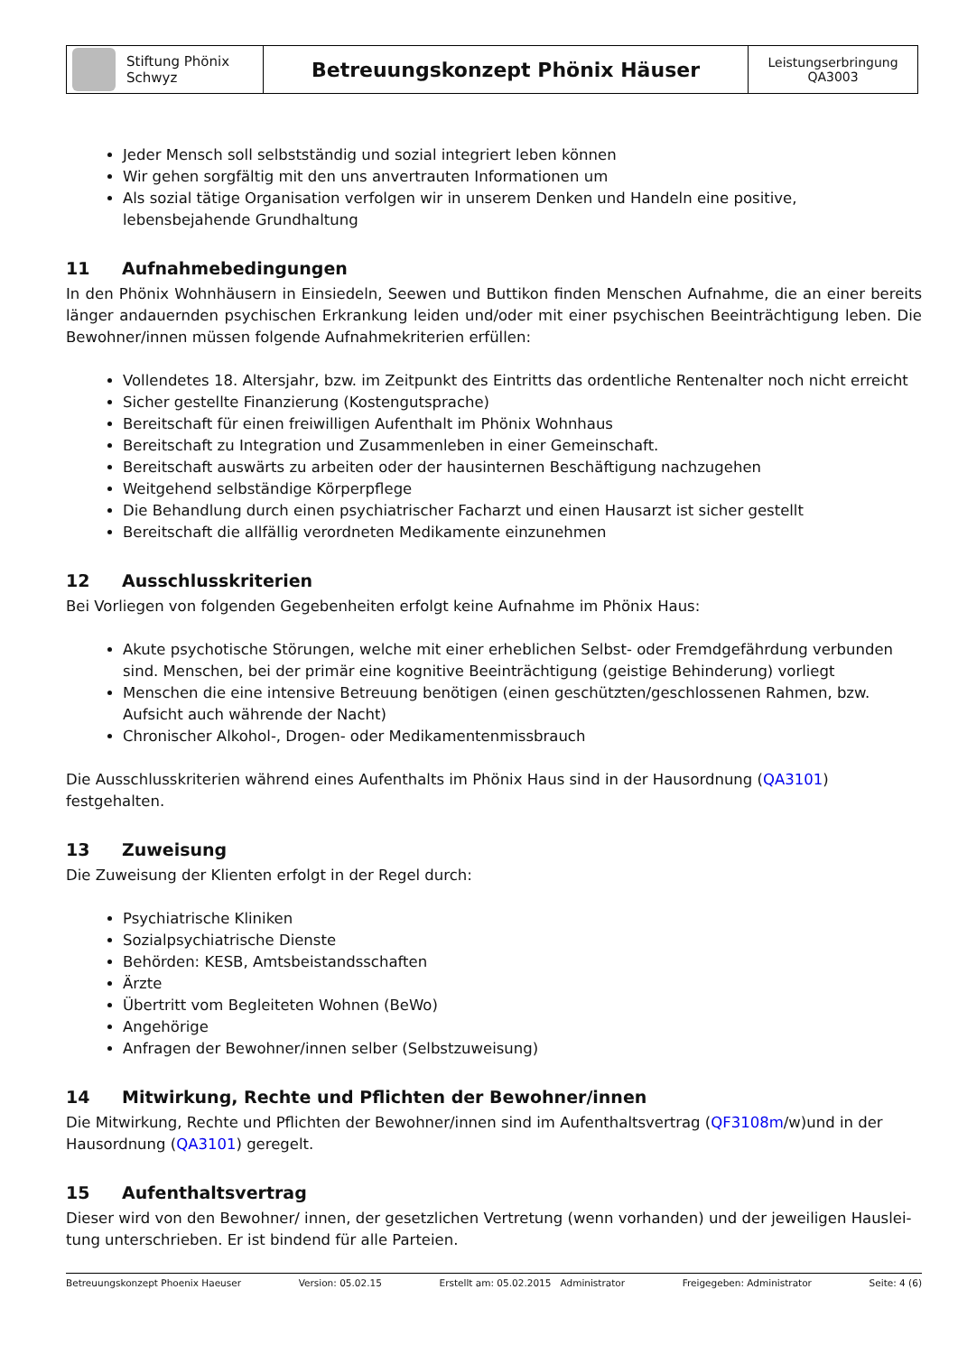| Stiftung Phönix Schwyz | Betreuungskonzept Phönix Häuser | Leistungserbringung QA3003 |
Jeder Mensch soll selbstständig und sozial integriert leben können
Wir gehen sorgfältig mit den uns anvertrauten Informationen um
Als sozial tätige Organisation verfolgen wir in unserem Denken und Handeln eine positive, lebensbejahende Grundhaltung
11 Aufnahmebedingungen
In den Phönix Wohnhäusern in Einsiedeln, Seewen und Buttikon finden Menschen Aufnahme, die an einer bereits länger andauernden psychischen Erkrankung leiden und/oder mit einer psychischen Beeinträchtigung leben. Die Bewohner/innen müssen folgende Aufnahmekriterien erfüllen:
Vollendetes 18. Altersjahr, bzw. im Zeitpunkt des Eintritts das ordentliche Rentenalter noch nicht erreicht
Sicher gestellte Finanzierung (Kostengutsprache)
Bereitschaft für einen freiwilligen Aufenthalt im Phönix Wohnhaus
Bereitschaft zu Integration und Zusammenleben in einer Gemeinschaft.
Bereitschaft auswärts zu arbeiten oder der hausinternen Beschäftigung nachzugehen
Weitgehend selbständige Körperpflege
Die Behandlung durch einen psychiatrischer Facharzt und einen Hausarzt ist sicher gestellt
Bereitschaft die allfällig verordneten Medikamente einzunehmen
12 Ausschlusskriterien
Bei Vorliegen von folgenden Gegebenheiten erfolgt keine Aufnahme im Phönix Haus:
Akute psychotische Störungen, welche mit einer erheblichen Selbst- oder Fremdgefährdung verbunden sind. Menschen, bei der primär eine kognitive Beeinträchtigung (geistige Behinderung) vorliegt
Menschen die eine intensive Betreuung benötigen (einen geschützten/geschlossenen Rahmen, bzw. Aufsicht auch währende der Nacht)
Chronischer Alkohol-, Drogen- oder Medikamentenmissbrauch
Die Ausschlusskriterien während eines Aufenthalts im Phönix Haus sind in der Hausordnung (QA3101) festgehalten.
13 Zuweisung
Die Zuweisung der Klienten erfolgt in der Regel durch:
Psychiatrische Kliniken
Sozialpsychiatrische Dienste
Behörden: KESB, Amtsbeistandsschaften
Ärzte
Übertritt vom Begleiteten Wohnen (BeWo)
Angehörige
Anfragen der Bewohner/innen selber (Selbstzuweisung)
14 Mitwirkung, Rechte und Pflichten der Bewohner/innen
Die Mitwirkung, Rechte und Pflichten der Bewohner/innen sind im Aufenthaltsvertrag (QF3108m/w)und in der Hausordnung (QA3101) geregelt.
15 Aufenthaltsvertrag
Dieser wird von den Bewohner/ innen, der gesetzlichen Vertretung (wenn vorhanden) und der jeweiligen Hauslei-tung unterschrieben. Er ist bindend für alle Parteien.
Betreuungskonzept Phoenix Haeuser Version: 05.02.15 Erstellt am: 05.02.2015 Administrator Freigegeben: Administrator Seite: 4 (6)